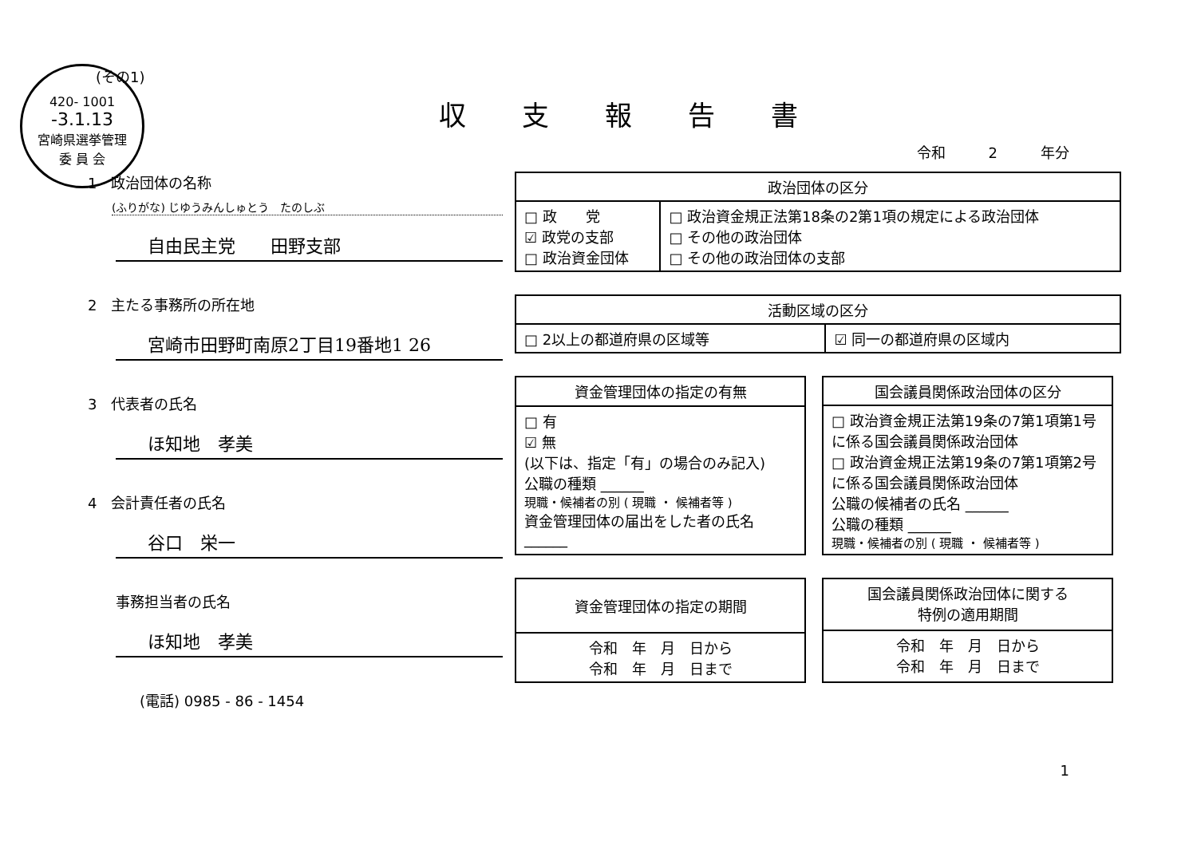420- 1001
-3.1.13
宮崎県選挙管理
委 員 会
(その1)
収支報告書
令和　　　2　　　年分
1　政治団体の名称
(ふりがな) じゆうみんしゅとう　たのしぶ
自由民主党　　田野支部
2　主たる事務所の所在地
宮崎市田野町南原2丁目19番地1 26
3　代表者の氏名
ほ知地　孝美
4　会計責任者の氏名
谷口　栄一
事務担当者の氏名
ほ知地　孝美
(電話) 0985 - 86 - 1454
| 政治団体の区分 | |
| --- | --- |
| □ 政 党 ☑ 政党の支部 □ 政治資金団体 | □ 政治資金規正法第18条の2第1項の規定による政治団体 □ その他の政治団体 □ その他の政治団体の支部 |
| 活動区域の区分 | |
| --- | --- |
| □ 2以上の都道府県の区域等 | ☑ 同一の都道府県の区域内 |
| 資金管理団体の指定の有無 |
| --- |
| □ 有 ☑ 無 (以下は、指定「有」の場合のみ記入) 公職の種類 ______ 現職・候補者の別 ( 現職 ・ 候補者等 ) 資金管理団体の届出をした者の氏名 ______ |
| 国会議員関係政治団体の区分 |
| --- |
| □ 政治資金規正法第19条の7第1項第1号に係る国会議員関係政治団体 □ 政治資金規正法第19条の7第1項第2号に係る国会議員関係政治団体 公職の候補者の氏名 ______ 公職の種類 ______ 現職・候補者の別 ( 現職 ・ 候補者等 ) |
| 資金管理団体の指定の期間 |
| --- |
| 令和 年 月 日から 令和 年 月 日まで |
| 国会議員関係政治団体に関する 特例の適用期間 |
| --- |
| 令和 年 月 日から 令和 年 月 日まで |
1